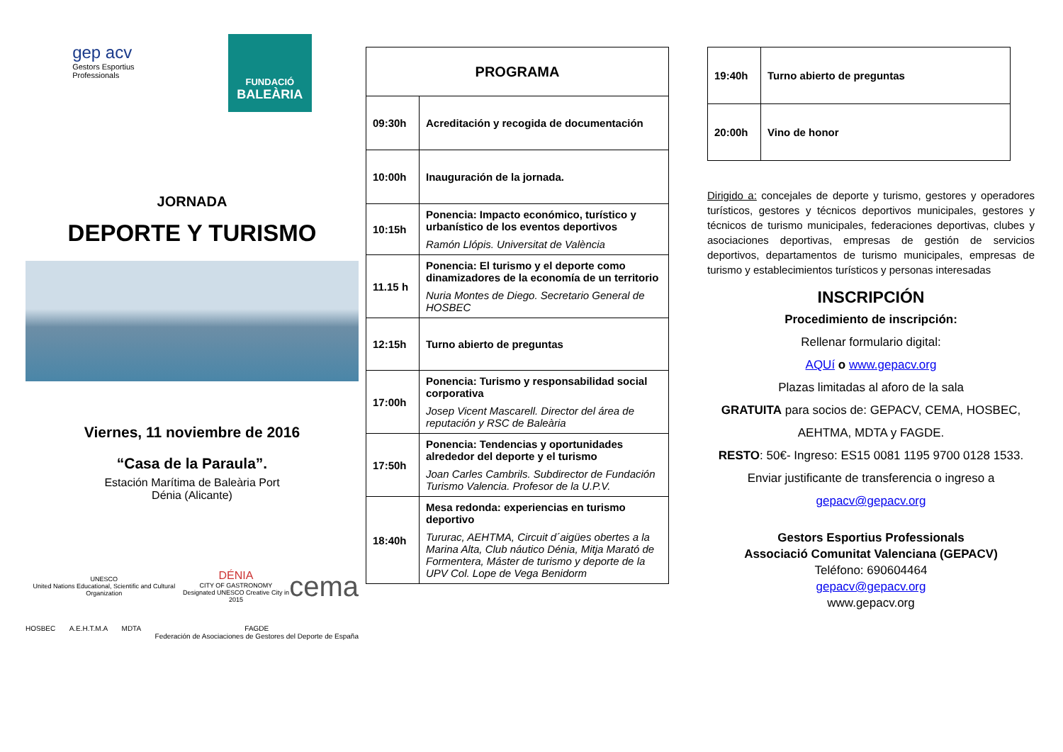gep acv
Gestors Esportius
Professionals
FUNDACIÓ
BALEÀRIA
JORNADA
DEPORTE Y TURISMO
Viernes, 11 noviembre de 2016
“Casa de la Paraula”.
Estación Marítima de Baleària Port
Dénia (Alicante)
UNESCO
United Nations Educational, Scientific and Cultural Organization DÉNIA
CITY OF GASTRONOMY
Designated UNESCO Creative City in 2015 cema
HOSBEC A.E.H.T.M.A MDTA FAGDE
Federación de Asociaciones de Gestores del Deporte de España
| PROGRAMA | |
| --- | --- |
| 09:30h | Acreditación y recogida de documentación |
| 10:00h | Inauguración de la jornada. |
| 10:15h | Ponencia: Impacto económico, turístico y urbanístico de los eventos deportivos Ramón Llópis. Universitat de València |
| 11.15 h | Ponencia: El turismo y el deporte como dinamizadores de la economía de un territorio Nuria Montes de Diego. Secretario General de HOSBEC |
| 12:15h | Turno abierto de preguntas |
| 17:00h | Ponencia: Turismo y responsabilidad social corporativa Josep Vicent Mascarell. Director del área de reputación y RSC de Baleària |
| 17:50h | Ponencia: Tendencias y oportunidades alrededor del deporte y el turismo Joan Carles Cambrils. Subdirector de Fundación Turismo Valencia. Profesor de la U.P.V. |
| 18:40h | Mesa redonda: experiencias en turismo deportivo Tururac, AEHTMA, Circuit d´aigües obertes a la Marina Alta, Club náutico Dénia, Mitja Marató de Formentera, Máster de turismo y deporte de la UPV Col. Lope de Vega Benidorm |
| 19:40h | Turno abierto de preguntas |
| 20:00h | Vino de honor |
Dirigido a: concejales de deporte y turismo, gestores y operadores turísticos, gestores y técnicos deportivos municipales, gestores y técnicos de turismo municipales, federaciones deportivas, clubes y asociaciones deportivas, empresas de gestión de servicios deportivos, departamentos de turismo municipales, empresas de turismo y establecimientos turísticos y personas interesadas
INSCRIPCIÓN
Procedimiento de inscripción:
Rellenar formulario digital:
AQUí o www.gepacv.org
Plazas limitadas al aforo de la sala
GRATUITA para socios de: GEPACV, CEMA, HOSBEC, AEHTMA, MDTA y FAGDE.
RESTO: 50€- Ingreso: ES15 0081 1195 9700 0128 1533.
Enviar justificante de transferencia o ingreso a
gepacv@gepacv.org
Gestors Esportius Professionals
Associació Comunitat Valenciana (GEPACV)
Teléfono: 690604464
gepacv@gepacv.org
www.gepacv.org